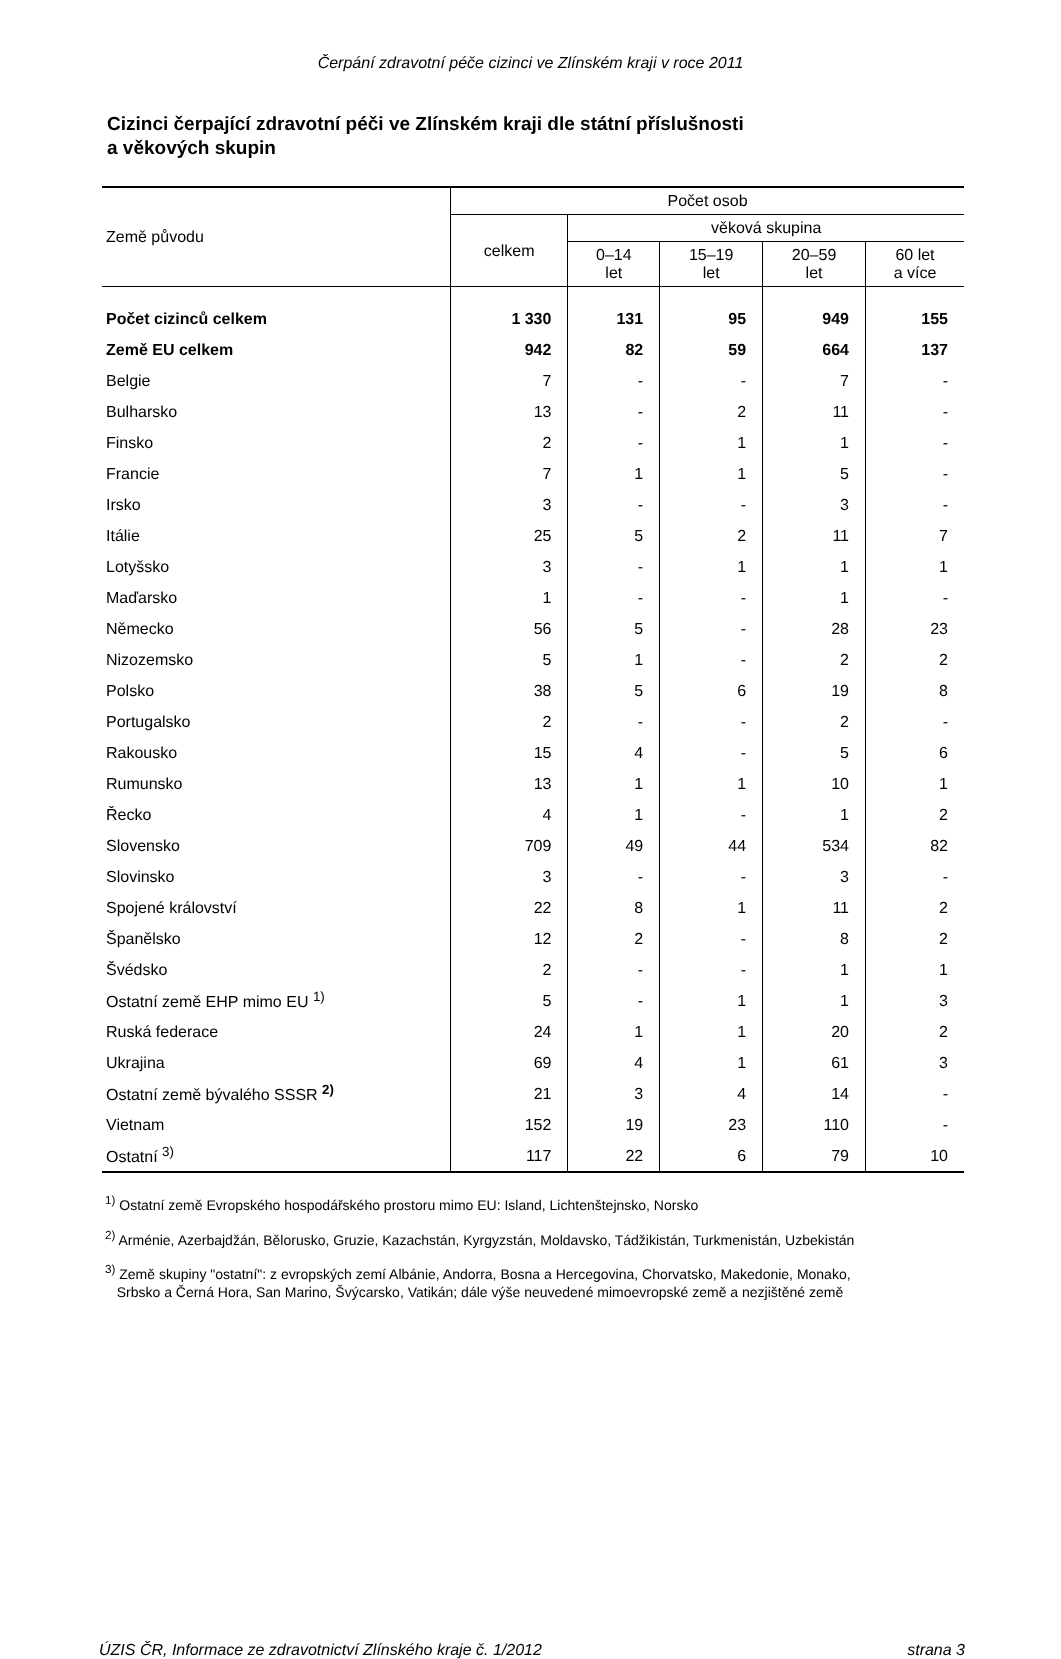Čerpání zdravotní péče cizinci ve Zlínském kraji v roce 2011
Cizinci čerpající zdravotní péči ve Zlínském kraji dle státní příslušnosti
a věkových skupin
| Země původu | Počet osob | | | | |
| --- | --- | --- | --- | --- | --- |
| | celkem | věková skupina | | | |
| | | 0–14 let | 15–19 let | 20–59 let | 60 let a více |
| Počet cizinců celkem | 1 330 | 131 | 95 | 949 | 155 |
| Země EU celkem | 942 | 82 | 59 | 664 | 137 |
| Belgie | 7 | - | - | 7 | - |
| Bulharsko | 13 | - | 2 | 11 | - |
| Finsko | 2 | - | 1 | 1 | - |
| Francie | 7 | 1 | 1 | 5 | - |
| Irsko | 3 | - | - | 3 | - |
| Itálie | 25 | 5 | 2 | 11 | 7 |
| Lotyšsko | 3 | - | 1 | 1 | 1 |
| Maďarsko | 1 | - | - | 1 | - |
| Německo | 56 | 5 | - | 28 | 23 |
| Nizozemsko | 5 | 1 | - | 2 | 2 |
| Polsko | 38 | 5 | 6 | 19 | 8 |
| Portugalsko | 2 | - | - | 2 | - |
| Rakousko | 15 | 4 | - | 5 | 6 |
| Rumunsko | 13 | 1 | 1 | 10 | 1 |
| Řecko | 4 | 1 | - | 1 | 2 |
| Slovensko | 709 | 49 | 44 | 534 | 82 |
| Slovinsko | 3 | - | - | 3 | - |
| Spojené království | 22 | 8 | 1 | 11 | 2 |
| Španělsko | 12 | 2 | - | 8 | 2 |
| Švédsko | 2 | - | - | 1 | 1 |
| Ostatní země EHP mimo EU <sup>1)</sup> | 5 | - | 1 | 1 | 3 |
| Ruská federace | 24 | 1 | 1 | 20 | 2 |
| Ukrajina | 69 | 4 | 1 | 61 | 3 |
| Ostatní země bývalého SSSR <sup>2)</sup> | 21 | 3 | 4 | 14 | - |
| Vietnam | 152 | 19 | 23 | 110 | - |
| Ostatní <sup>3)</sup> | 117 | 22 | 6 | 79 | 10 |
<sup>1)</sup> Ostatní země Evropského hospodářského prostoru mimo EU: Island, Lichtenštejnsko, Norsko
<sup>2)</sup> Arménie, Azerbajdžán, Bělorusko, Gruzie, Kazachstán, Kyrgyzstán, Moldavsko, Tádžikistán, Turkmenistán, Uzbekistán
<sup>3)</sup> Země skupiny "ostatní": z evropských zemí Albánie, Andorra, Bosna a Hercegovina, Chorvatsko, Makedonie, Monako,
Srbsko a Černá Hora, San Marino, Švýcarsko, Vatikán; dále výše neuvedené mimoevropské země a nezjištěné země
ÚZIS ČR, Informace ze zdravotnictví Zlínského kraje č. 1/2012 strana 3